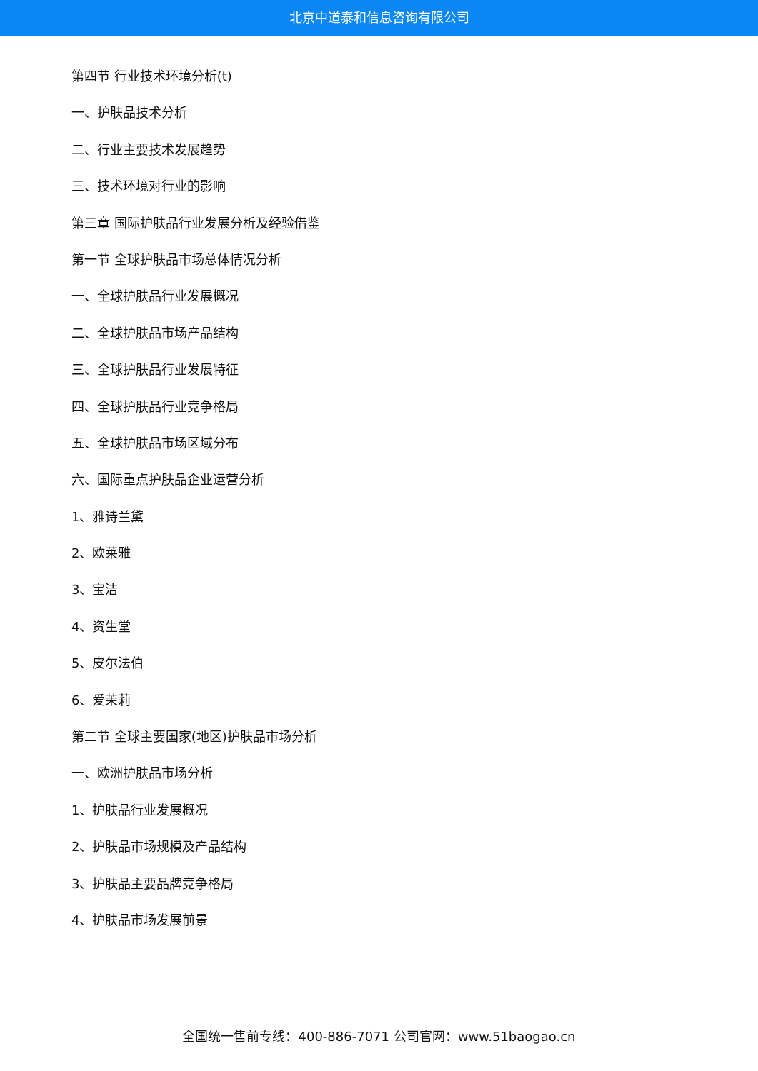北京中道泰和信息咨询有限公司
第四节 行业技术环境分析(t)
一、护肤品技术分析
二、行业主要技术发展趋势
三、技术环境对行业的影响
第三章 国际护肤品行业发展分析及经验借鉴
第一节 全球护肤品市场总体情况分析
一、全球护肤品行业发展概况
二、全球护肤品市场产品结构
三、全球护肤品行业发展特征
四、全球护肤品行业竞争格局
五、全球护肤品市场区域分布
六、国际重点护肤品企业运营分析
1、雅诗兰黛
2、欧莱雅
3、宝洁
4、资生堂
5、皮尔法伯
6、爱茉莉
第二节 全球主要国家(地区)护肤品市场分析
一、欧洲护肤品市场分析
1、护肤品行业发展概况
2、护肤品市场规模及产品结构
3、护肤品主要品牌竞争格局
4、护肤品市场发展前景
全国统一售前专线：400-886-7071 公司官网：www.51baogao.cn